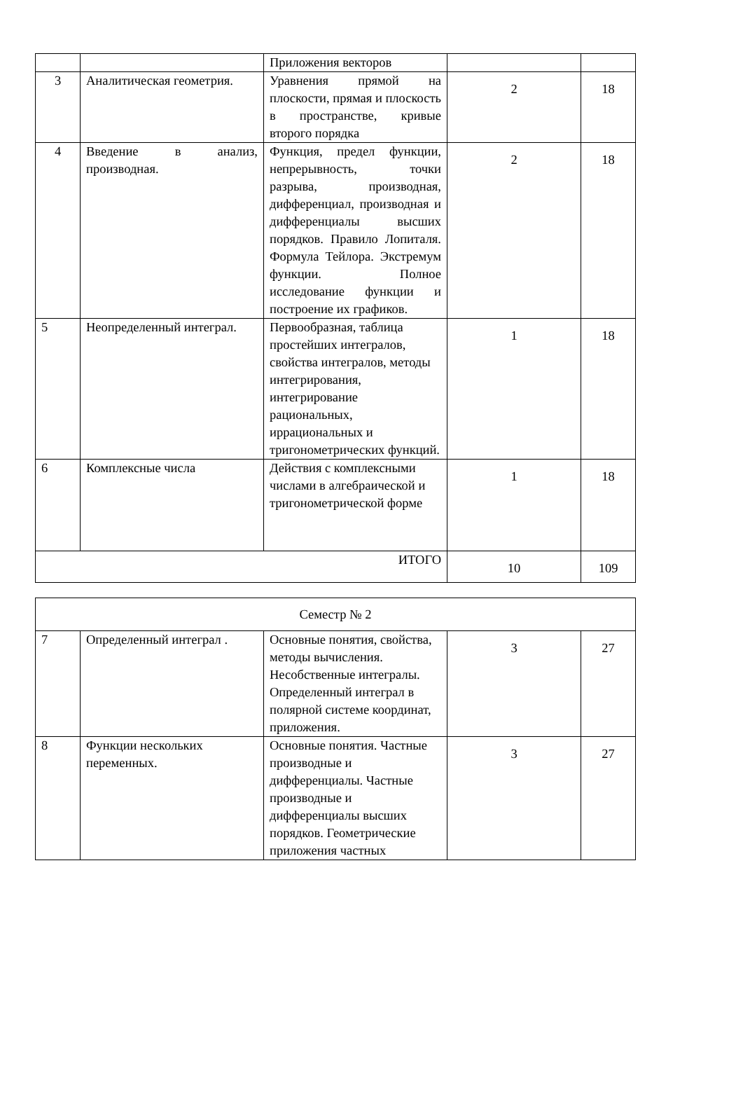| | | Приложения векторов | | |
| 3 | Аналитическая геометрия. | Уравнения прямой на плоскости, прямая и плоскость в пространстве, кривые второго порядка | 2 | 18 |
| 4 | Введение в анализ, производная. | Функция, предел функции, непрерывность, точки разрыва, производная, дифференциал, производная и дифференциалы высших порядков. Правило Лопиталя. Формула Тейлора. Экстремум функции. Полное исследование функции и построение их графиков. | 2 | 18 |
| 5 | Неопределенный интеграл. | Первообразная, таблица простейших интегралов, свойства интегралов, методы интегрирования, интегрирование рациональных, иррациональных и тригонометрических функций. | 1 | 18 |
| 6 | Комплексные числа | Действия с комплексными числами в алгебраической и тригонометрической форме | 1 | 18 |
| ИТОГО | | | 10 | 109 |
| Семестр № 2 | | | | |
| 7 | Определенный интеграл . | Основные понятия, свойства, методы вычисления. Несобственные интегралы. Определенный интеграл в полярной системе координат, приложения. | 3 | 27 |
| 8 | Функции нескольких переменных. | Основные понятия. Частные производные и дифференциалы. Частные производные и дифференциалы высших порядков. Геометрические приложения частных | 3 | 27 |